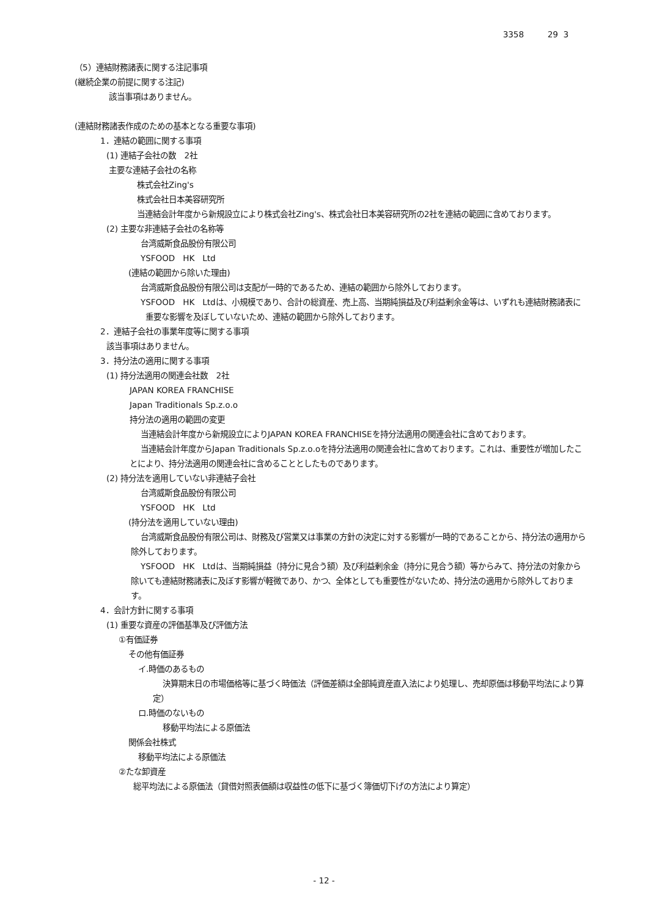3358 29 3
（5）連結財務諸表に関する注記事項
(継続企業の前提に関する注記)
該当事項はありません。
(連結財務諸表作成のための基本となる重要な事項)
1．連結の範囲に関する事項
(1) 連結子会社の数　2社
主要な連結子会社の名称
株式会社Zing's
株式会社日本美容研究所
当連結会計年度から新規設立により株式会社Zing's、株式会社日本美容研究所の2社を連結の範囲に含めております。
(2) 主要な非連結子会社の名称等
台湾威斯食品股份有限公司
YSFOOD　HK　Ltd
(連結の範囲から除いた理由)
台湾威斯食品股份有限公司は支配が一時的であるため、連結の範囲から除外しております。
YSFOOD　HK　Ltdは、小規模であり、合計の総資産、売上高、当期純損益及び利益剰余金等は、いずれも連結財務諸表に重要な影響を及ぼしていないため、連結の範囲から除外しております。
2．連結子会社の事業年度等に関する事項
該当事項はありません。
3．持分法の適用に関する事項
(1) 持分法適用の関連会社数　2社
JAPAN KOREA FRANCHISE
Japan Traditionals Sp.z.o.o
持分法の適用の範囲の変更
当連結会計年度から新規設立によりJAPAN KOREA FRANCHISEを持分法適用の関連会社に含めております。
当連結会計年度からJapan Traditionals Sp.z.o.oを持分法適用の関連会社に含めております。これは、重要性が増加したことにより、持分法適用の関連会社に含めることとしたものであります。
(2) 持分法を適用していない非連結子会社
台湾威斯食品股份有限公司
YSFOOD　HK　Ltd
(持分法を適用していない理由)
台湾威斯食品股份有限公司は、財務及び営業又は事業の方針の決定に対する影響が一時的であることから、持分法の適用から除外しております。
YSFOOD　HK　Ltdは、当期純損益（持分に見合う額）及び利益剰余金（持分に見合う額）等からみて、持分法の対象から除いても連結財務諸表に及ぼす影響が軽微であり、かつ、全体としても重要性がないため、持分法の適用から除外しております。
4．会計方針に関する事項
(1) 重要な資産の評価基準及び評価方法
①有価証券
その他有価証券
イ.時価のあるもの
決算期末日の市場価格等に基づく時価法（評価差額は全部純資産直入法により処理し、売却原価は移動平均法により算定）
ロ.時価のないもの
移動平均法による原価法
関係会社株式
移動平均法による原価法
②たな卸資産
総平均法による原価法（貸借対照表価額は収益性の低下に基づく簿価切下げの方法により算定）
- 12 -